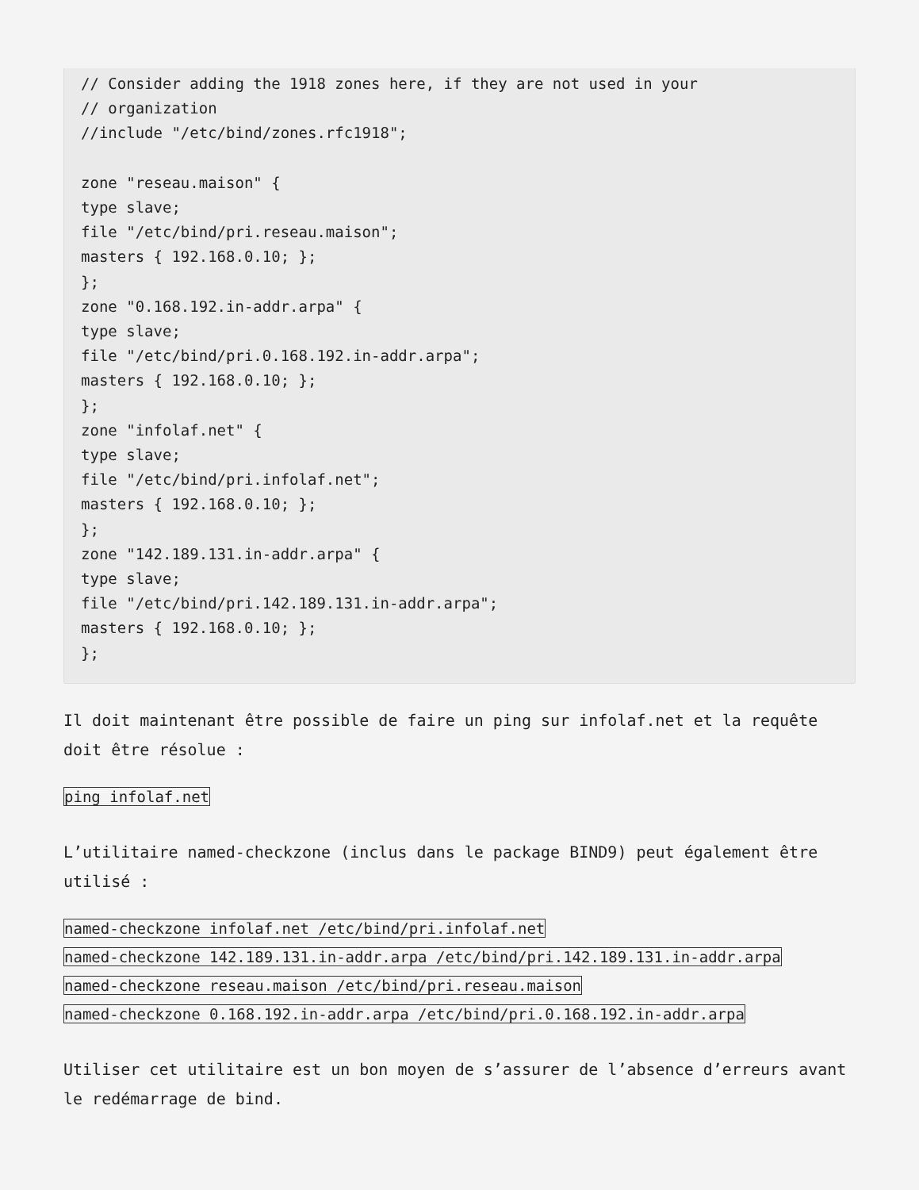// Consider adding the 1918 zones here, if they are not used in your
// organization
//include "/etc/bind/zones.rfc1918";

zone "reseau.maison" {
type slave;
file "/etc/bind/pri.reseau.maison";
masters { 192.168.0.10; };
};
zone "0.168.192.in-addr.arpa" {
type slave;
file "/etc/bind/pri.0.168.192.in-addr.arpa";
masters { 192.168.0.10; };
};
zone "infolaf.net" {
type slave;
file "/etc/bind/pri.infolaf.net";
masters { 192.168.0.10; };
};
zone "142.189.131.in-addr.arpa" {
type slave;
file "/etc/bind/pri.142.189.131.in-addr.arpa";
masters { 192.168.0.10; };
};
Il doit maintenant être possible de faire un ping sur infolaf.net et la requête doit être résolue :
ping infolaf.net
L’utilitaire named-checkzone (inclus dans le package BIND9) peut également être utilisé :
named-checkzone infolaf.net /etc/bind/pri.infolaf.net
named-checkzone 142.189.131.in-addr.arpa /etc/bind/pri.142.189.131.in-addr.arpa
named-checkzone reseau.maison /etc/bind/pri.reseau.maison
named-checkzone 0.168.192.in-addr.arpa /etc/bind/pri.0.168.192.in-addr.arpa
Utiliser cet utilitaire est un bon moyen de s’assurer de l’absence d’erreurs avant le redémarrage de bind.